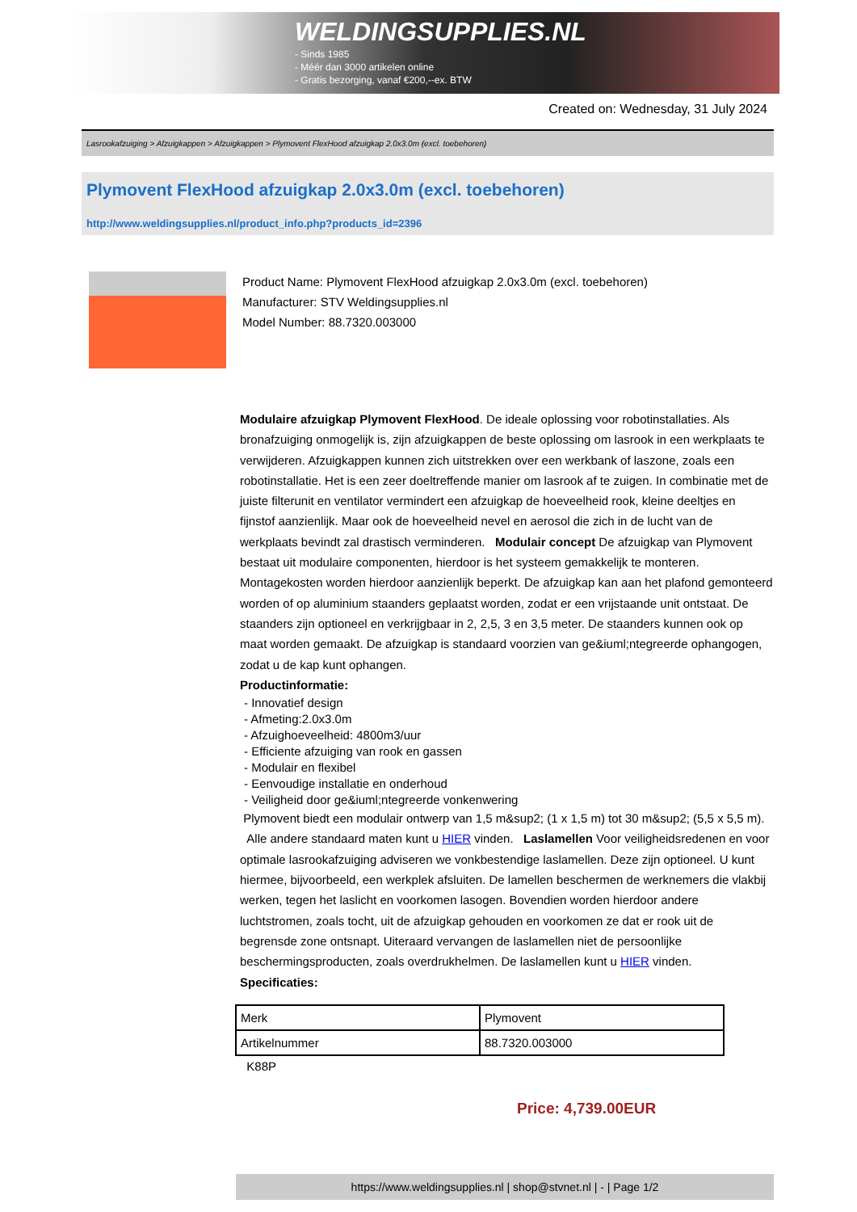WELDINGSUPPLIES.NL
- Sinds 1985
- Méér dan 3000 artikelen online
- Gratis bezorging, vanaf €200,--ex. BTW
Created on: Wednesday, 31 July 2024
Lasrookafzuiging > Afzuigkappen > Afzuigkappen > Plymovent FlexHood afzuigkap 2.0x3.0m (excl. toebehoren)
Plymovent FlexHood afzuigkap 2.0x3.0m (excl. toebehoren)
http://www.weldingsupplies.nl/product_info.php?products_id=2396
Product Name: Plymovent FlexHood afzuigkap 2.0x3.0m (excl. toebehoren)
Manufacturer: STV Weldingsupplies.nl
Model Number: 88.7320.003000
Modulaire afzuigkap Plymovent FlexHood. De ideale oplossing voor robotinstallaties. Als bronafzuiging onmogelijk is, zijn afzuigkappen de beste oplossing om lasrook in een werkplaats te verwijderen. Afzuigkappen kunnen zich uitstrekken over een werkbank of laszone, zoals een robotinstallatie. Het is een zeer doeltreffende manier om lasrook af te zuigen. In combinatie met de juiste filterunit en ventilator vermindert een afzuigkap de hoeveelheid rook, kleine deeltjes en fijnstof aanzienlijk. Maar ook de hoeveelheid nevel en aerosol die zich in de lucht van de werkplaats bevindt zal drastisch verminderen. Modulair concept De afzuigkap van Plymovent bestaat uit modulaire componenten, hierdoor is het systeem gemakkelijk te monteren. Montagekosten worden hierdoor aanzienlijk beperkt. De afzuigkap kan aan het plafond gemonteerd worden of op aluminium staanders geplaatst worden, zodat er een vrijstaande unit ontstaat. De staanders zijn optioneel en verkrijgbaar in 2, 2,5, 3 en 3,5 meter. De staanders kunnen ook op maat worden gemaakt. De afzuigkap is standaard voorzien van ge&iuml;ntegreerde ophangogen, zodat u de kap kunt ophangen.
Productinformatie:
- Innovatief design
- Afmeting:2.0x3.0m
- Afzuighoeveelheid: 4800m3/uur
- Efficiente afzuiging van rook en gassen
- Modulair en flexibel
- Eenvoudige installatie en onderhoud
- Veiligheid door ge&iuml;ntegreerde vonkenwering
Plymovent biedt een modulair ontwerp van 1,5 m&sup2; (1 x 1,5 m) tot 30 m&sup2; (5,5 x 5,5 m).
Alle andere standaard maten kunt u HIER vinden. Laslamellen Voor veiligheidsredenen en voor optimale lasrookafzuiging adviseren we vonkbestendige laslamellen. Deze zijn optioneel. U kunt hiermee, bijvoorbeeld, een werkplek afsluiten. De lamellen beschermen de werknemers die vlakbij werken, tegen het laslicht en voorkomen lasogen. Bovendien worden hierdoor andere luchtstromen, zoals tocht, uit de afzuigkap gehouden en voorkomen ze dat er rook uit de begrensde zone ontsnapt. Uiteraard vervangen de laslamellen niet de persoonlijke beschermingsproducten, zoals overdrukhelmen. De laslamellen kunt u HIER vinden. Specificaties:
| Merk | Plymovent |
| Artikelnummer | 88.7320.003000 |
K88P
Price: 4,739.00EUR
https://www.weldingsupplies.nl | shop@stvnet.nl | - | Page 1/2